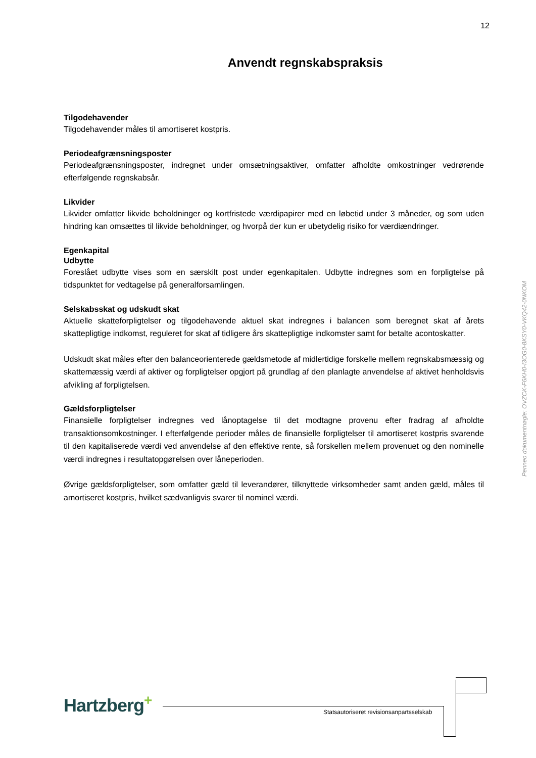12
Anvendt regnskabspraksis
Tilgodehavender
Tilgodehavender måles til amortiseret kostpris.
Periodeafgrænsningsposter
Periodeafgrænsningsposter, indregnet under omsætningsaktiver, omfatter afholdte omkostninger vedrørende efterfølgende regnskabsår.
Likvider
Likvider omfatter likvide beholdninger og kortfristede værdipapirer med en løbetid under 3 måneder, og som uden hindring kan omsættes til likvide beholdninger, og hvorpå der kun er ubetydelig risiko for værdiændringer.
Egenkapital
Udbytte
Foreslået udbytte vises som en særskilt post under egenkapitalen. Udbytte indregnes som en forpligtelse på tidspunktet for vedtagelse på generalforsamlingen.
Selskabsskat og udskudt skat
Aktuelle skatteforpligtelser og tilgodehavende aktuel skat indregnes i balancen som beregnet skat af årets skattepligtige indkomst, reguleret for skat af tidligere års skattepligtige indkomster samt for betalte acontoskatter.
Udskudt skat måles efter den balanceorienterede gældsmetode af midlertidige forskelle mellem regnskabsmæssig og skattemæssig værdi af aktiver og forpligtelser opgjort på grundlag af den planlagte anvendelse af aktivet henholdsvis afvikling af forpligtelsen.
Gældsforpligtelser
Finansielle forpligtelser indregnes ved lånoptagelse til det modtagne provenu efter fradrag af afholdte transaktionsomkostninger. I efterfølgende perioder måles de finansielle forpligtelser til amortiseret kostpris svarende til den kapitaliserede værdi ved anvendelse af den effektive rente, så forskellen mellem provenuet og den nominelle værdi indregnes i resultatopgørelsen over låneperioden.
Øvrige gældsforpligtelser, som omfatter gæld til leverandører, tilknyttede virksomheder samt anden gæld, måles til amortiseret kostpris, hvilket sædvanligvis svarer til nominel værdi.
Penneo dokumentnøgle: OVZCK-F6KH0-I3OG0-8KSY0-VKQ42-0NKOM
Hartzberg+
Statsautoriseret revisionsanpartsselskab